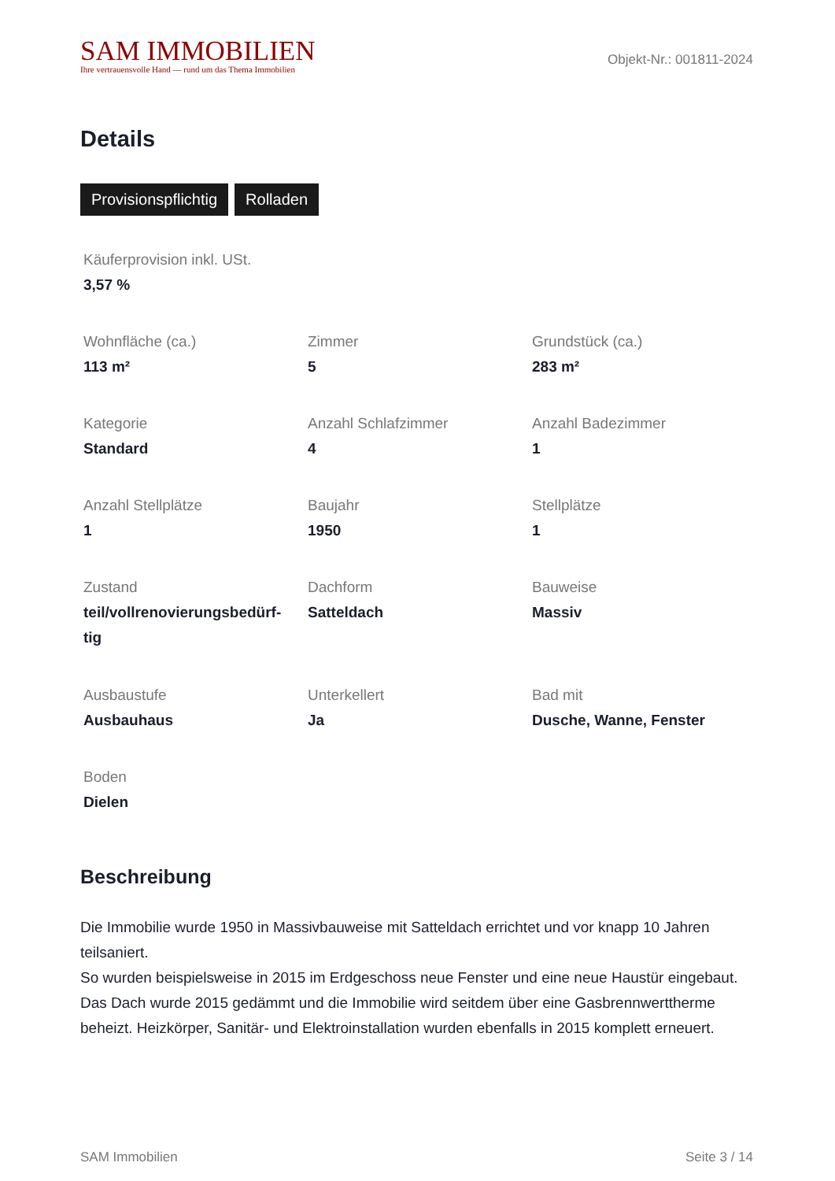SAM IMMOBILIEN
Ihre vertrauensvolle Hand — rund um das Thema Immobilien
Objekt-Nr.: 001811-2024
Details
Provisionspflichtig Rolladen
Käuferprovision inkl. USt.
3,57 %
Wohnfläche (ca.)
113 m²
Zimmer
5
Grundstück (ca.)
283 m²
Kategorie
Standard
Anzahl Schlafzimmer
4
Anzahl Badezimmer
1
Anzahl Stellplätze
1
Baujahr
1950
Stellplätze
1
Zustand
teil/vollrenovierungsbedürf-
tig
Dachform
Satteldach
Bauweise
Massiv
Ausbaustufe
Ausbauhaus
Unterkellert
Ja
Bad mit
Dusche, Wanne, Fenster
Boden
Dielen
Beschreibung
Die Immobilie wurde 1950 in Massivbauweise mit Satteldach errichtet und vor knapp 10 Jahren teilsaniert.
So wurden beispielsweise in 2015 im Erdgeschoss neue Fenster und eine neue Haustür eingebaut.
Das Dach wurde 2015 gedämmt und die Immobilie wird seitdem über eine Gasbrennwerttherme beheizt. Heizkörper, Sanitär- und Elektroinstallation wurden ebenfalls in 2015 komplett erneuert.
SAM Immobilien Seite 3 / 14